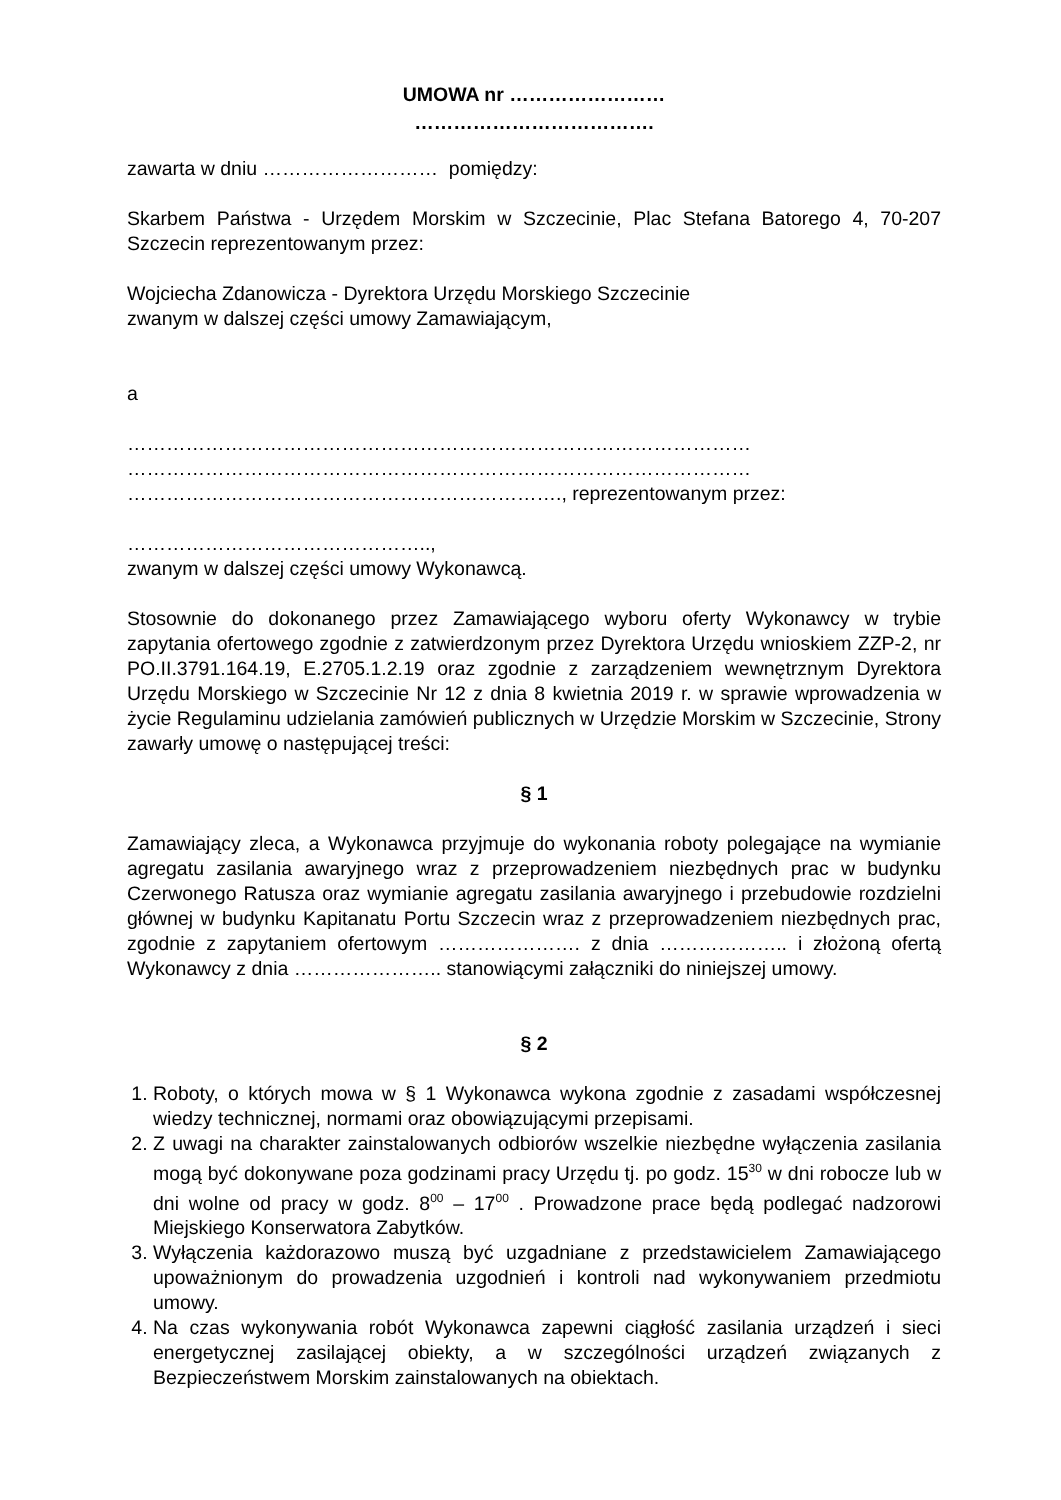UMOWA nr ……………………
……………………………….
zawarta w dniu ……………………… pomiędzy:
Skarbem Państwa - Urzędem Morskim w Szczecinie, Plac Stefana Batorego 4, 70-207 Szczecin reprezentowanym przez:
Wojciecha Zdanowicza - Dyrektora Urzędu Morskiego Szczecinie
zwanym w dalszej części umowy Zamawiającym,
a
……………………………………………………………………………………
……………………………………………………………………………………
…………………………………………………………., reprezentowanym przez:
………………………………………..,
zwanym w dalszej części umowy Wykonawcą.
Stosownie do dokonanego przez Zamawiającego wyboru oferty Wykonawcy w trybie zapytania ofertowego zgodnie z zatwierdzonym przez Dyrektora Urzędu wnioskiem ZZP-2, nr PO.II.3791.164.19, E.2705.1.2.19 oraz zgodnie z zarządzeniem wewnętrznym Dyrektora Urzędu Morskiego w Szczecinie Nr 12 z dnia 8 kwietnia 2019 r. w sprawie wprowadzenia w życie Regulaminu udzielania zamówień publicznych w Urzędzie Morskim w Szczecinie, Strony zawarły umowę o następującej treści:
§ 1
Zamawiający zleca, a Wykonawca przyjmuje do wykonania roboty polegające na wymianie agregatu zasilania awaryjnego wraz z przeprowadzeniem niezbędnych prac w budynku Czerwonego Ratusza oraz wymianie agregatu zasilania awaryjnego i przebudowie rozdzielni głównej w budynku Kapitanatu Portu Szczecin wraz z przeprowadzeniem niezbędnych prac, zgodnie z zapytaniem ofertowym …………………. z dnia ……………….. i złożoną ofertą Wykonawcy z dnia ………………….. stanowiącymi załączniki do niniejszej umowy.
§ 2
1. Roboty, o których mowa w § 1 Wykonawca wykona zgodnie z zasadami współczesnej wiedzy technicznej, normami oraz obowiązującymi przepisami.
2. Z uwagi na charakter zainstalowanych odbiorów wszelkie niezbędne wyłączenia zasilania mogą być dokonywane poza godzinami pracy Urzędu tj. po godz. 15<sup>30</sup> w dni robocze lub w dni wolne od pracy w godz. 8<sup>00</sup> – 17<sup>00</sup> . Prowadzone prace będą podlegać nadzorowi Miejskiego Konserwatora Zabytków.
3. Wyłączenia każdorazowo muszą być uzgadniane z przedstawicielem Zamawiającego upoważnionym do prowadzenia uzgodnień i kontroli nad wykonywaniem przedmiotu umowy.
4. Na czas wykonywania robót Wykonawca zapewni ciągłość zasilania urządzeń i sieci energetycznej zasilającej obiekty, a w szczególności urządzeń związanych z Bezpieczeństwem Morskim zainstalowanych na obiektach.